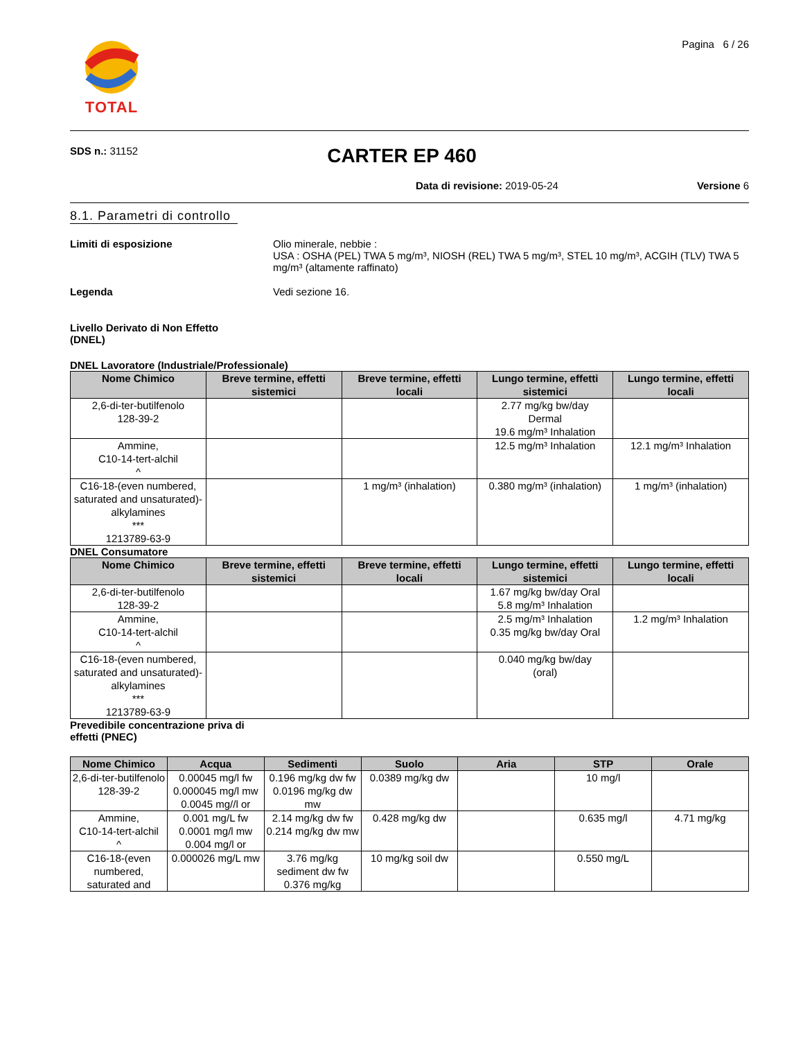TOTAL
Pagina 6 / 26
SDS n.: 31152
CARTER EP 460
Data di revisione: 2019-05-24 Versione 6
8.1. Parametri di controllo
Limiti di esposizione Olio minerale, nebbie :
USA : OSHA (PEL) TWA 5 mg/m³, NIOSH (REL) TWA 5 mg/m³, STEL 10 mg/m³, ACGIH (TLV) TWA 5 mg/m³ (altamente raffinato)
Legenda Vedi sezione 16.
Livello Derivato di Non Effetto
(DNEL)
DNEL Lavoratore (Industriale/Professionale)
| Nome Chimico | Breve termine, effetti sistemici | Breve termine, effetti locali | Lungo termine, effetti sistemici | Lungo termine, effetti locali |
| --- | --- | --- | --- | --- |
| 2,6-di-ter-butilfenolo 128-39-2 | | | 2.77 mg/kg bw/day Dermal 19.6 mg/m³ Inhalation | |
| Ammine, C10-14-tert-alchil ^ | | | 12.5 mg/m³ Inhalation | 12.1 mg/m³ Inhalation |
| C16-18-(even numbered, saturated and unsaturated)-alkylamines *** 1213789-63-9 | | 1 mg/m³ (inhalation) | 0.380 mg/m³ (inhalation) | 1 mg/m³ (inhalation) |
DNEL Consumatore
| Nome Chimico | Breve termine, effetti sistemici | Breve termine, effetti locali | Lungo termine, effetti sistemici | Lungo termine, effetti locali |
| --- | --- | --- | --- | --- |
| 2,6-di-ter-butilfenolo 128-39-2 | | | 1.67 mg/kg bw/day Oral 5.8 mg/m³ Inhalation | |
| Ammine, C10-14-tert-alchil ^ | | | 2.5 mg/m³ Inhalation 0.35 mg/kg bw/day Oral | 1.2 mg/m³ Inhalation |
| C16-18-(even numbered, saturated and unsaturated)-alkylamines *** 1213789-63-9 | | | 0.040 mg/kg bw/day (oral) | |
Prevedibile concentrazione priva di
effetti (PNEC)
| Nome Chimico | Acqua | Sedimenti | Suolo | Aria | STP | Orale |
| --- | --- | --- | --- | --- | --- | --- |
| 2,6-di-ter-butilfenolo 128-39-2 | 0.00045 mg/l fw 0.000045 mg/l mw 0.0045 mg//l or | 0.196 mg/kg dw fw 0.0196 mg/kg dw mw | 0.0389 mg/kg dw | | 10 mg/l | |
| Ammine, C10-14-tert-alchil ^ | 0.001 mg/L fw 0.0001 mg/l mw 0.004 mg/l or | 2.14 mg/kg dw fw 0.214 mg/kg dw mw | 0.428 mg/kg dw | | 0.635 mg/l | 4.71 mg/kg |
| C16-18-(even numbered, saturated and | 0.000026 mg/L mw | 3.76 mg/kg sediment dw fw 0.376 mg/kg | 10 mg/kg soil dw | | 0.550 mg/L | |